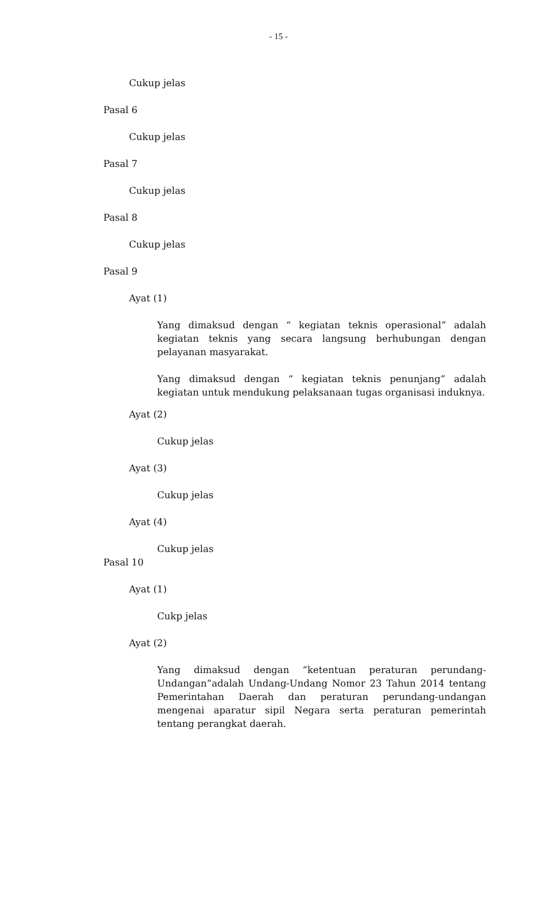- 15 -
Cukup jelas
Pasal 6
Cukup jelas
Pasal 7
Cukup jelas
Pasal 8
Cukup jelas
Pasal 9
Ayat (1)
Yang dimaksud dengan “ kegiatan teknis operasional” adalah kegiatan teknis yang secara langsung berhubungan dengan pelayanan masyarakat.
Yang dimaksud dengan “ kegiatan teknis penunjang” adalah kegiatan untuk mendukung pelaksanaan tugas organisasi induknya.
Ayat (2)
Cukup jelas
Ayat (3)
Cukup jelas
Ayat (4)
Cukup jelas
Pasal 10
Ayat (1)
Cukp jelas
Ayat (2)
Yang dimaksud dengan “ketentuan peraturan perundang-Undangan”adalah Undang-Undang Nomor 23 Tahun 2014 tentang Pemerintahan Daerah dan peraturan perundang-undangan mengenai aparatur sipil Negara serta peraturan pemerintah tentang perangkat daerah.